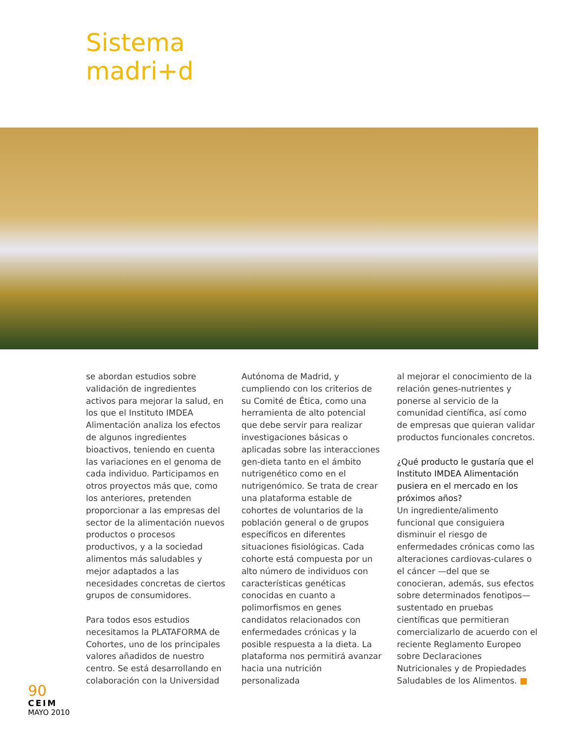Sistema
madri+d
se abordan estudios sobre validación de ingredientes activos para mejorar la salud, en los que el Instituto IMDEA Alimentación analiza los efectos de algunos ingredientes bioactivos, teniendo en cuenta las variaciones en el genoma de cada individuo. Participamos en otros proyectos más que, como los anteriores, pretenden proporcionar a las empresas del sector de la alimentación nuevos productos o procesos productivos, y a la sociedad alimentos más saludables y mejor adaptados a las necesidades concretas de ciertos grupos de consumidores.
Para todos esos estudios necesitamos la PLATAFORMA de Cohortes, uno de los principales valores añadidos de nuestro centro. Se está desarrollando en colaboración con la Universidad
Autónoma de Madrid, y cumpliendo con los criterios de su Comité de Ética, como una herramienta de alto potencial que debe servir para realizar investigaciones básicas o aplicadas sobre las interacciones gen-dieta tanto en el ámbito nutrigenético como en el nutrigenómico. Se trata de crear una plataforma estable de cohortes de voluntarios de la población general o de grupos específicos en diferentes situaciones fisiológicas. Cada cohorte está compuesta por un alto número de individuos con características genéticas conocidas en cuanto a polimorfismos en genes candidatos relacionados con enfermedades crónicas y la posible respuesta a la dieta. La plataforma nos permitirá avanzar hacia una nutrición personalizada
al mejorar el conocimiento de la relación genes-nutrientes y ponerse al servicio de la comunidad científica, así como de empresas que quieran validar productos funcionales concretos.
¿Qué producto le gustaría que el Instituto IMDEA Alimentación pusiera en el mercado en los próximos años?
Un ingrediente/alimento funcional que consiguiera disminuir el riesgo de enfermedades crónicas como las alteraciones cardiovas-culares o el cáncer —del que se conocieran, además, sus efectos sobre determinados fenotipos— sustentado en pruebas científicas que permitieran comercializarlo de acuerdo con el reciente Reglamento Europeo sobre Declaraciones Nutricionales y de Propiedades Saludables de los Alimentos. ■
90
CEIM
MAYO 2010